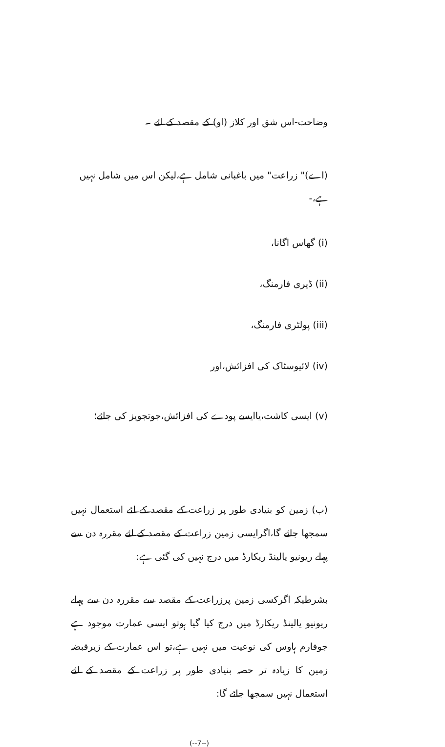وضاحت-اس شق اور کلاز (او) کے مقصد کے لئے ۔
(اے)" زراعت" میں باغبانی شامل ہے،لیکن اس میں شامل نہیں ہے،-
(i) گھاس اگانا،
(ii) ڈیری فارمنگ،
(iii) پولٹری فارمنگ،
(iv) لائیوسٹاک کی افزائش،اور
(v) ایسی کاشت،یاایسے پودے کی افزائش،جوتجویز کی جائے؛
(ب) زمین کو بنیادی طور پر زراعت کے مقصد کے لئے استعمال نہیں سمجھا جائے گا،اگرایسی زمین زراعت کے مقصد کے لئے مقررہ دن سے پہلے ریونیو یالینڈ ریکارڈ میں درج نہیں کی گئی ہے:
بشرطیکہ اگرکسی زمین پرزراعت کے مقصد سے مقررہ دن سے پہلے ریونیو یالینڈ ریکارڈ میں درج کیا گیا ہوتو ایسی عمارت موجود ہے جوفارم ہاوس کی نوعیت میں نہیں ہے،تو اس عمارت کے زیرقبضہ زمین کا زیادہ تر حصہ بنیادی طور پر زراعت کے مقصد کے لئے استعمال نہیں سمجھا جائے گا:
(--7--)